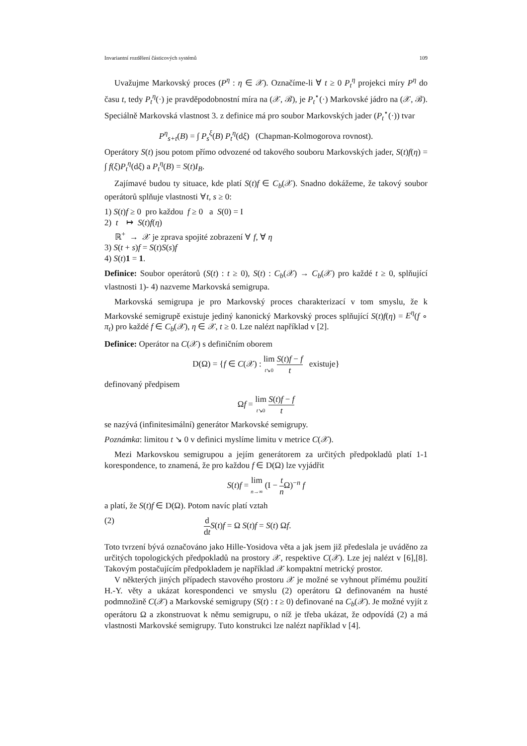Invariantní rozdělení částicových systémů 109
Uvažujme Markovský proces (P<sup>η</sup> : η ∈ 𝒳). Označíme-li ∀ t ≥ 0 P<sub>t</sub><sup>η</sup> projekci míry P<sup>η</sup> do času t, tedy P<sub>t</sub><sup>η</sup>(·) je pravděpodobnostní míra na (𝒳, ℬ), je P<sub>t</sub><sup>⋆</sup>(·) Markovské jádro na (𝒳, ℬ). Speciálně Markovská vlastnost 3. z definice má pro soubor Markovských jader (P<sub>t</sub><sup>⋆</sup>(·)) tvar
P<sup>η</sup><sub>s+t</sub>(B) = ∫ P<sub>s</sub><sup>ξ</sup>(B) P<sub>t</sub><sup>η</sup>(dξ) (Chapman-Kolmogorova rovnost).
Operátory S(t) jsou potom přímo odvozené od takového souboru Markovských jader, S(t)f(η) = ∫ f(ξ)P<sub>t</sub><sup>η</sup>(dξ) a P<sub>t</sub><sup>η</sup>(B) = S(t)I<sub>B</sub>.
Zajímavé budou ty situace, kde platí S(t)f ∈ C<sub>b</sub>(𝒳). Snadno dokážeme, že takový soubor operátorů splňuje vlastnosti ∀t, s ≥ 0:
1) S(t)f ≥ 0 pro každou f ≥ 0 a S(0) = I
2) t ↦ S(t)f(η)
ℝ<sup>+</sup> → 𝒳 je zprava spojité zobrazení ∀ f, ∀ η
3) S(t + s)f = S(t)S(s)f
4) S(t)1 = 1.
Definice: Soubor operátorů (S(t) : t ≥ 0), S(t) : C<sub>b</sub>(𝒳) → C<sub>b</sub>(𝒳) pro každé t ≥ 0, splňující vlastnosti 1)- 4) nazveme Markovská semigrupa.
Markovská semigrupa je pro Markovský proces charakterizací v tom smyslu, že k Markovské semigrupě existuje jediný kanonický Markovský proces splňující S(t)f(η) = E<sup>η</sup>(f ∘ π<sub>t</sub>) pro každé f ∈ C<sub>b</sub>(𝒳), η ∈ 𝒳, t ≥ 0. Lze nalézt například v [2].
Definice: Operátor na C(𝒳) s definičním oborem
D(Ω) = {f ∈ C(𝒳) : lim t↘0 S(t)f − f t existuje}
definovaný předpisem
Ωf = lim t↘0 S(t)f − f t
se nazývá (infinitesimální) generátor Markovské semigrupy.
Poznámka: limitou t ↘ 0 v definici myslíme limitu v metrice C(𝒳).
Mezi Markovskou semigrupou a jejím generátorem za určitých předpokladů platí 1-1 korespondence, to znamená, že pro každou f ∈ D(Ω) lze vyjádřit
S(t)f = lim n→∞ (I − t n Ω)<sup>−n</sup> f
a platí, že S(t)f ∈ D(Ω). Potom navíc platí vztah
(2) d dt S(t)f = Ω S(t)f = S(t) Ωf.
Toto tvrzení bývá označováno jako Hille-Yosidova věta a jak jsem již předeslala je uváděno za určitých topologických předpokladů na prostory 𝒳, respektive C(𝒳). Lze jej nalézt v [6],[8]. Takovým postačujícím předpokladem je například 𝒳 kompaktní metrický prostor.
V některých jiných případech stavového prostoru 𝒳 je možné se vyhnout přímému použití H.-Y. věty a ukázat korespondenci ve smyslu (2) operátoru Ω definovaném na husté podmnožině C(𝒳) a Markovské semigrupy (S(t) : t ≥ 0) definované na C<sub>b</sub>(𝒳). Je možné vyjít z operátoru Ω a zkonstruovat k němu semigrupu, o níž je třeba ukázat, že odpovídá (2) a má vlastnosti Markovské semigrupy. Tuto konstrukci lze nalézt například v [4].